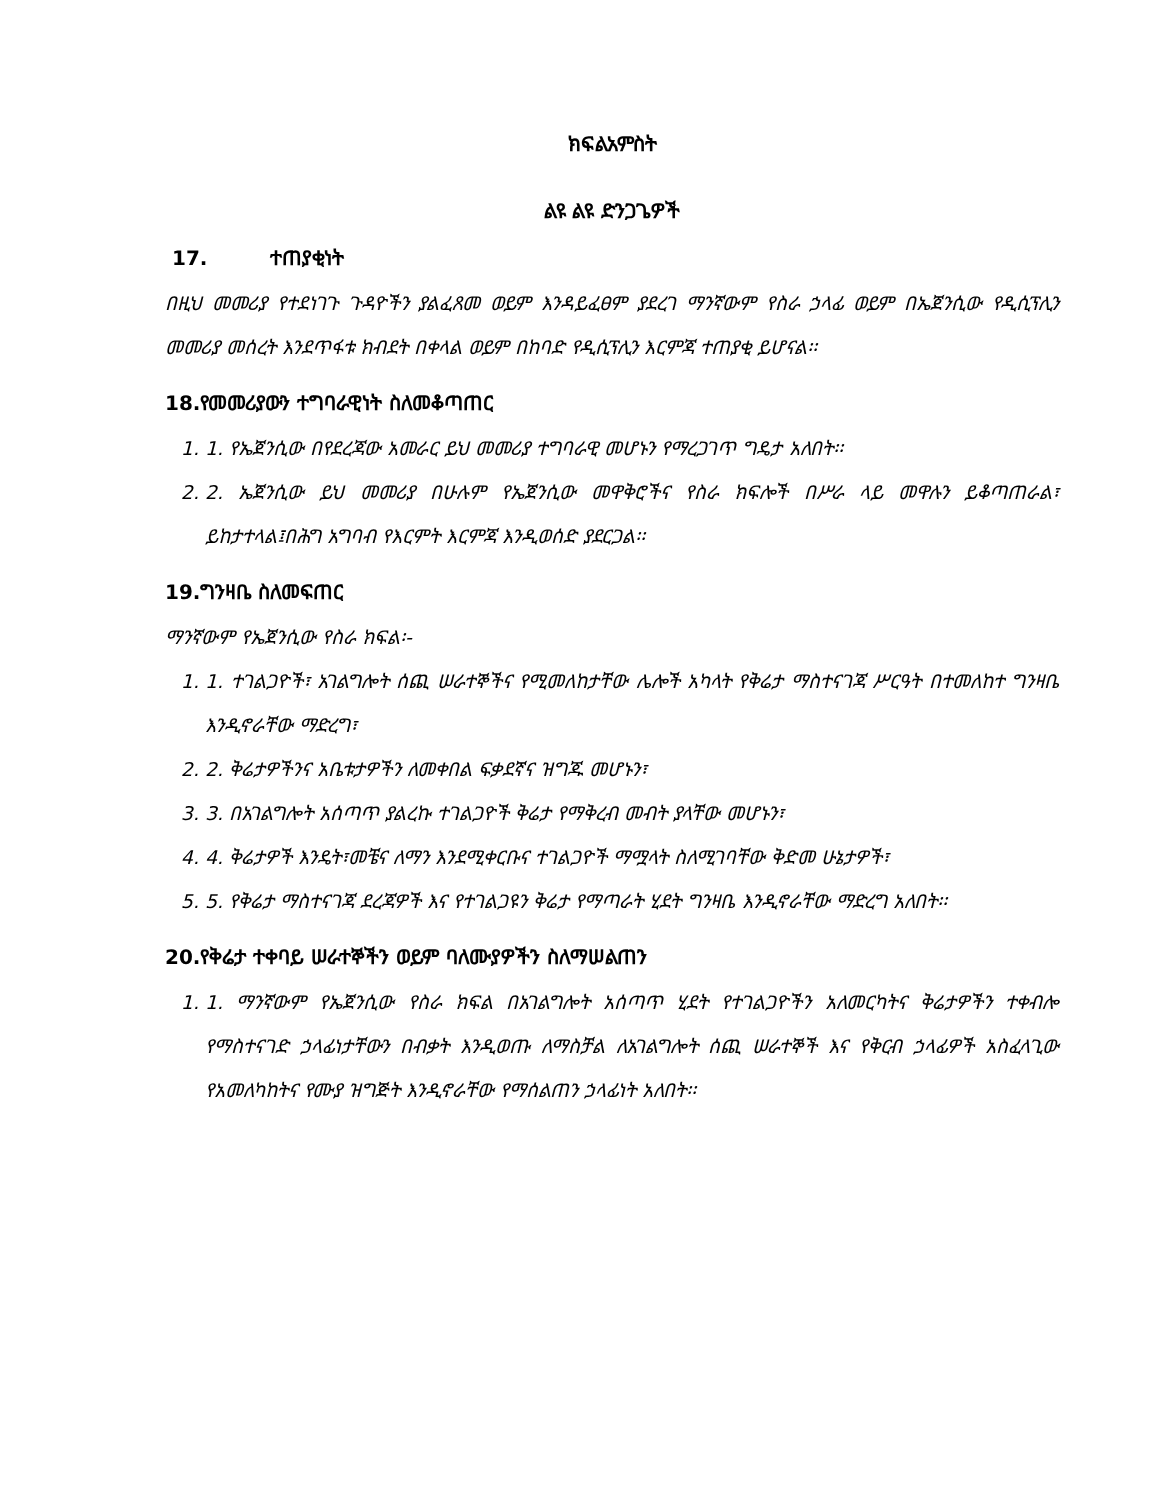ክፍልአምስት
ልዩ ልዩ ድንጋጌዎች
17. ተጠያቂነት
በዚህ መመሪያ የተደነገጉ ጉዳዮችን ያልፈጸመ ወይም እንዳይፈፀም ያደረገ ማንኛውም የስራ ኃላፊ ወይም በኤጀንሲው የዲሲፕሊን መመሪያ መሰረት እንደጥፋቱ ክብደት በቀላል ወይም በከባድ የዲሲፕሊን እርምጃ ተጠያቂ ይሆናል፡፡
18.የመመሪያውን ተግባራዊነት ስለመቆጣጠር
1. 1. የኤጀንሲው በየደረጃው አመራር ይህ መመሪያ ተግባራዊ መሆኑን የማረጋገጥ ግዴታ አለበት፡፡
2. 2. ኤጀንሲው ይህ መመሪያ በሁሉም የኤጀንሲው መዋቅሮችና የስራ ክፍሎች በሥራ ላይ መዋሉን ይቆጣጠራል፣ ይከታተላል፤በሕግ አግባብ የእርምት እርምጃ እንዲወሰድ ያደርጋል፡፡
19.ግንዛቤ ስለመፍጠር
ማንኛውም የኤጀንሲው የስራ ክፍል፡-
1. 1. ተገልጋዮች፣ አገልግሎት ሰጪ ሠራተኞችና የሚመለከታቸው ሌሎች አካላት የቅሬታ ማስተናገጃ ሥርዓት በተመለከተ ግንዛቤ እንዲኖራቸው ማድረግ፣
2. 2. ቅሬታዎችንና አቤቱታዎችን ለመቀበል ፍቃደኛና ዝግጁ መሆኑን፣
3. 3. በአገልግሎት አሰጣጥ ያልረኩ ተገልጋዮች ቅሬታ የማቅረብ መብት ያላቸው መሆኑን፣
4. 4. ቅሬታዎች እንዴት፣መቼና ለማን እንደሚቀርቡና ተገልጋዮች ማሟላት ስለሚገባቸው ቅድመ ሁኔታዎች፣
5. 5. የቅሬታ ማስተናገጃ ደረጃዎች እና የተገልጋዩን ቅሬታ የማጣራት ሂደት ግንዛቤ እንዲኖራቸው ማድረግ አለበት፡፡
20.የቅሬታ ተቀባይ ሠራተኞችን ወይም ባለሙያዎችን ስለማሠልጠን
1. 1. ማንኛውም የኤጀንሲው የስራ ክፍል በአገልግሎት አሰጣጥ ሂደት የተገልጋዮችን አለመርካትና ቅሬታዎችን ተቀብሎ የማስተናገድ ኃላፊነታቸውን በብቃት እንዲወጡ ለማስቻል ለአገልግሎት ሰጪ ሠራተኞች እና የቅርብ ኃላፊዎች አስፈላጊው የአመለካከትና የሙያ ዝግጅት እንዲኖራቸው የማሰልጠን ኃላፊነት አለበት፡፡